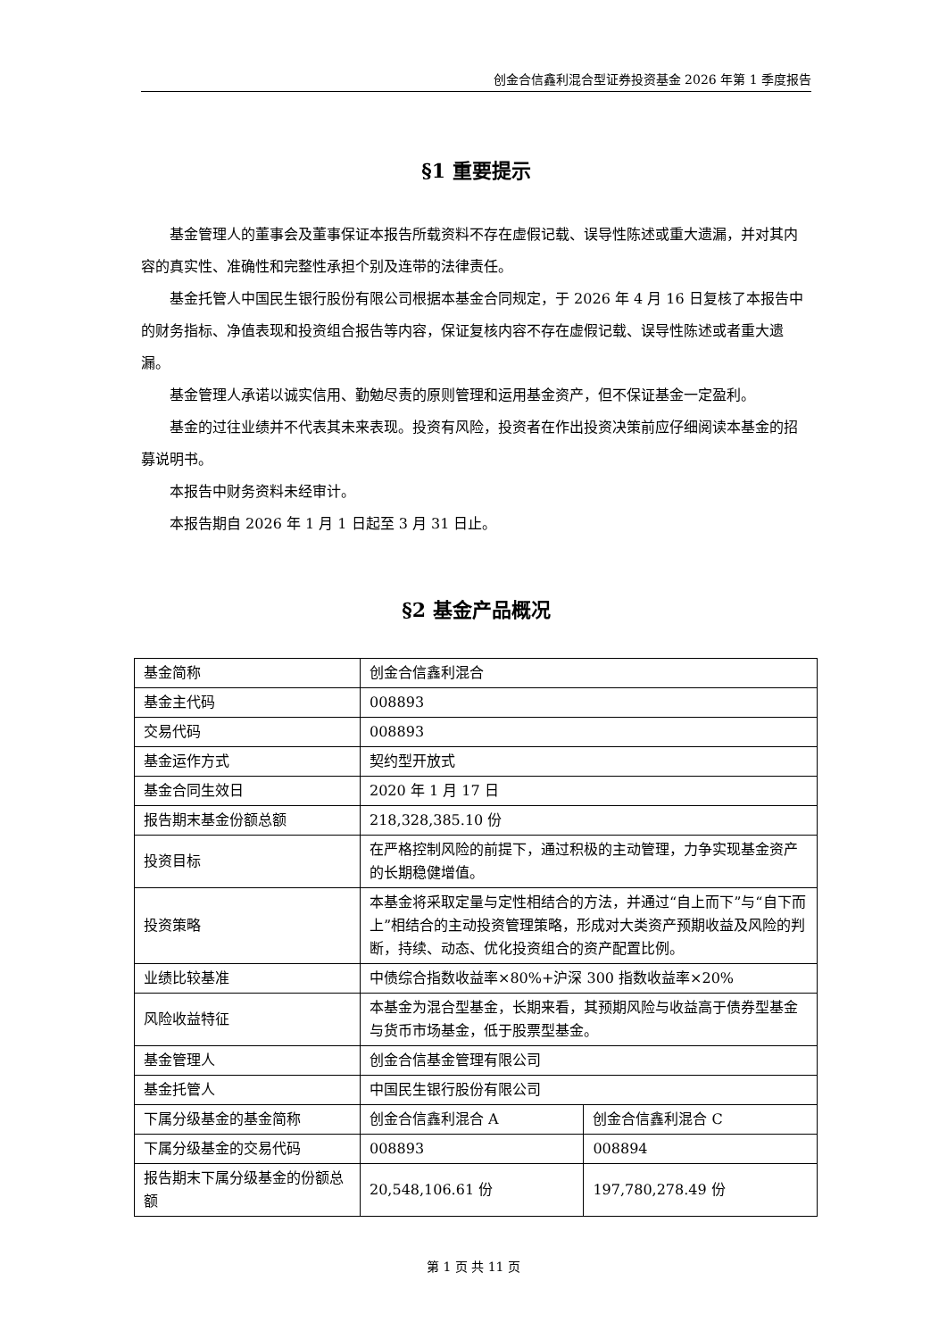创金合信鑫利混合型证券投资基金 2026 年第 1 季度报告
§1 重要提示
基金管理人的董事会及董事保证本报告所载资料不存在虚假记载、误导性陈述或重大遗漏，并对其内容的真实性、准确性和完整性承担个别及连带的法律责任。
基金托管人中国民生银行股份有限公司根据本基金合同规定，于 2026 年 4 月 16 日复核了本报告中的财务指标、净值表现和投资组合报告等内容，保证复核内容不存在虚假记载、误导性陈述或者重大遗漏。
基金管理人承诺以诚实信用、勤勉尽责的原则管理和运用基金资产，但不保证基金一定盈利。
基金的过往业绩并不代表其未来表现。投资有风险，投资者在作出投资决策前应仔细阅读本基金的招募说明书。
本报告中财务资料未经审计。
本报告期自 2026 年 1 月 1 日起至 3 月 31 日止。
§2 基金产品概况
| 基金简称 | 创金合信鑫利混合 | |
| 基金主代码 | 008893 | |
| 交易代码 | 008893 | |
| 基金运作方式 | 契约型开放式 | |
| 基金合同生效日 | 2020 年 1 月 17 日 | |
| 报告期末基金份额总额 | 218,328,385.10 份 | |
| 投资目标 | 在严格控制风险的前提下，通过积极的主动管理，力争实现基金资产的长期稳健增值。 | |
| 投资策略 | 本基金将采取定量与定性相结合的方法，并通过“自上而下”与“自下而上”相结合的主动投资管理策略，形成对大类资产预期收益及风险的判断，持续、动态、优化投资组合的资产配置比例。 | |
| 业绩比较基准 | 中债综合指数收益率×80%+沪深 300 指数收益率×20% | |
| 风险收益特征 | 本基金为混合型基金，长期来看，其预期风险与收益高于债券型基金与货币市场基金，低于股票型基金。 | |
| 基金管理人 | 创金合信基金管理有限公司 | |
| 基金托管人 | 中国民生银行股份有限公司 | |
| 下属分级基金的基金简称 | 创金合信鑫利混合 A | 创金合信鑫利混合 C |
| 下属分级基金的交易代码 | 008893 | 008894 |
| 报告期末下属分级基金的份额总额 | 20,548,106.61 份 | 197,780,278.49 份 |
第 1 页 共 11 页